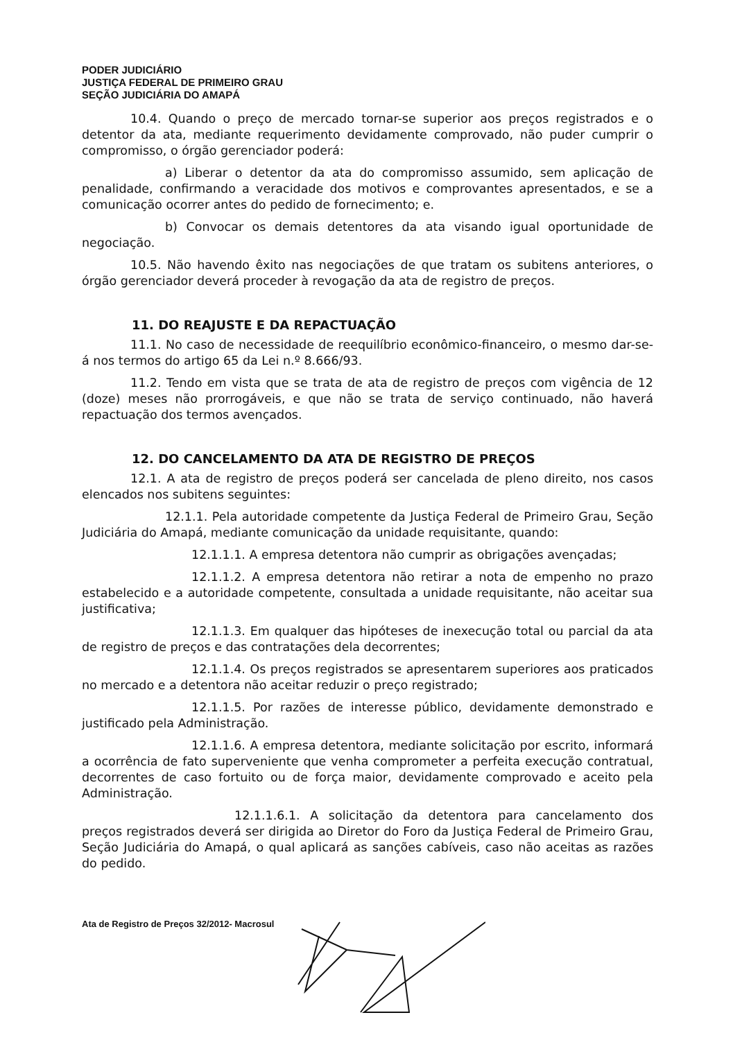PODER JUDICIÁRIO
JUSTIÇA FEDERAL DE PRIMEIRO GRAU
SEÇÃO JUDICIÁRIA DO AMAPÁ
10.4. Quando o preço de mercado tornar-se superior aos preços registrados e o detentor da ata, mediante requerimento devidamente comprovado, não puder cumprir o compromisso, o órgão gerenciador poderá:
a) Liberar o detentor da ata do compromisso assumido, sem aplicação de penalidade, confirmando a veracidade dos motivos e comprovantes apresentados, e se a comunicação ocorrer antes do pedido de fornecimento; e.
b) Convocar os demais detentores da ata visando igual oportunidade de negociação.
10.5. Não havendo êxito nas negociações de que tratam os subitens anteriores, o órgão gerenciador deverá proceder à revogação da ata de registro de preços.
11. DO REAJUSTE E DA REPACTUAÇÃO
11.1. No caso de necessidade de reequilíbrio econômico-financeiro, o mesmo dar-se-á nos termos do artigo 65 da Lei n.º 8.666/93.
11.2. Tendo em vista que se trata de ata de registro de preços com vigência de 12 (doze) meses não prorrogáveis, e que não se trata de serviço continuado, não haverá repactuação dos termos avençados.
12. DO CANCELAMENTO DA ATA DE REGISTRO DE PREÇOS
12.1. A ata de registro de preços poderá ser cancelada de pleno direito, nos casos elencados nos subitens seguintes:
12.1.1. Pela autoridade competente da Justiça Federal de Primeiro Grau, Seção Judiciária do Amapá, mediante comunicação da unidade requisitante, quando:
12.1.1.1. A empresa detentora não cumprir as obrigações avençadas;
12.1.1.2. A empresa detentora não retirar a nota de empenho no prazo estabelecido e a autoridade competente, consultada a unidade requisitante, não aceitar sua justificativa;
12.1.1.3. Em qualquer das hipóteses de inexecução total ou parcial da ata de registro de preços e das contratações dela decorrentes;
12.1.1.4. Os preços registrados se apresentarem superiores aos praticados no mercado e a detentora não aceitar reduzir o preço registrado;
12.1.1.5. Por razões de interesse público, devidamente demonstrado e justificado pela Administração.
12.1.1.6. A empresa detentora, mediante solicitação por escrito, informará a ocorrência de fato superveniente que venha comprometer a perfeita execução contratual, decorrentes de caso fortuito ou de força maior, devidamente comprovado e aceito pela Administração.
12.1.1.6.1. A solicitação da detentora para cancelamento dos preços registrados deverá ser dirigida ao Diretor do Foro da Justiça Federal de Primeiro Grau, Seção Judiciária do Amapá, o qual aplicará as sanções cabíveis, caso não aceitas as razões do pedido.
Ata de Registro de Preços 32/2012- Macrosul